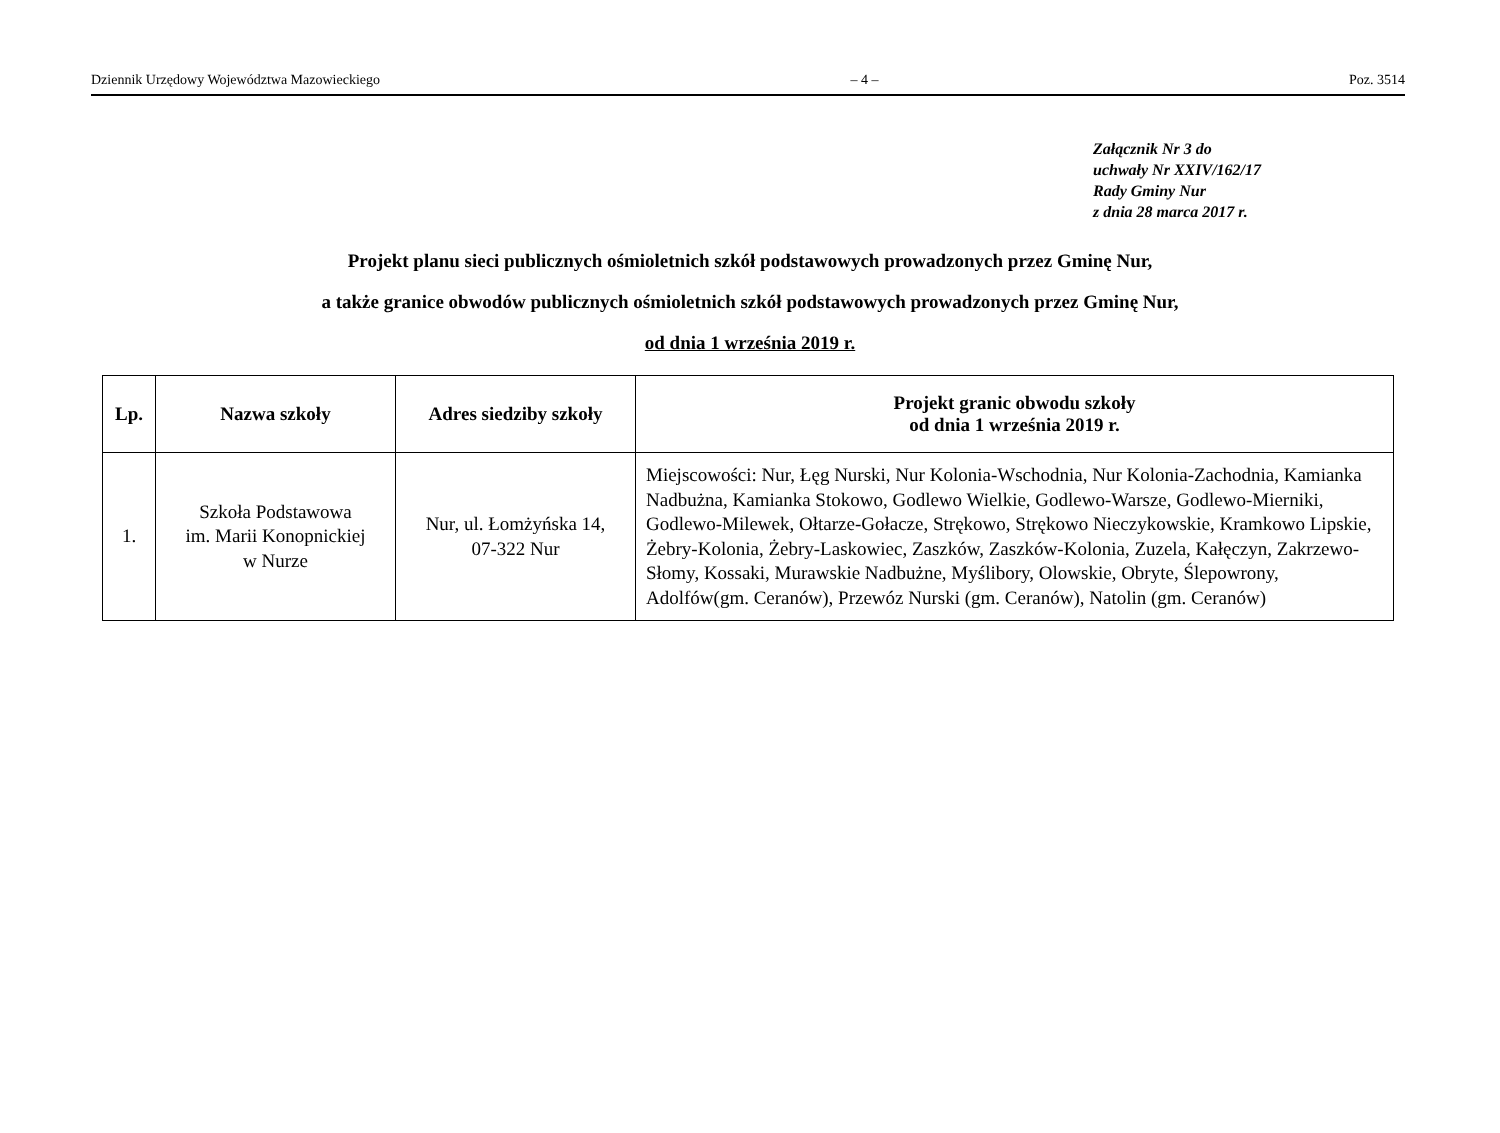Dziennik Urzędowy Województwa Mazowieckiego – 4 – Poz. 3514
Załącznik Nr 3 do
uchwały Nr XXIV/162/17
Rady Gminy Nur
z dnia 28 marca 2017 r.
Projekt planu sieci publicznych ośmioletnich szkół podstawowych prowadzonych przez Gminę Nur,
a także granice obwodów publicznych ośmioletnich szkół podstawowych prowadzonych przez Gminę Nur,
od dnia 1 września 2019 r.
| Lp. | Nazwa szkoły | Adres siedziby szkoły | Projekt granic obwodu szkoły od dnia 1 września 2019 r. |
| --- | --- | --- | --- |
| 1. | Szkoła Podstawowa im. Marii Konopnickiej w Nurze | Nur, ul. Łomżyńska 14, 07-322 Nur | Miejscowości: Nur, Łęg Nurski, Nur Kolonia-Wschodnia, Nur Kolonia-Zachodnia, Kamianka Nadbużna, Kamianka Stokowo, Godlewo Wielkie, Godlewo-Warsze, Godlewo-Mierniki, Godlewo-Milewek, Ołtarze-Gołacze, Strękowo, Strękowo Nieczykowskie, Kramkowo Lipskie, Żebry-Kolonia, Żebry-Laskowiec, Zaszków, Zaszków-Kolonia, Zuzela, Kałęczyn, Zakrzewo-Słomy, Kossaki, Murawskie Nadbużne, Myślibory, Olowskie, Obryte, Ślepowrony, Adolfów(gm. Ceranów), Przewóz Nurski (gm. Ceranów), Natolin (gm. Ceranów) |